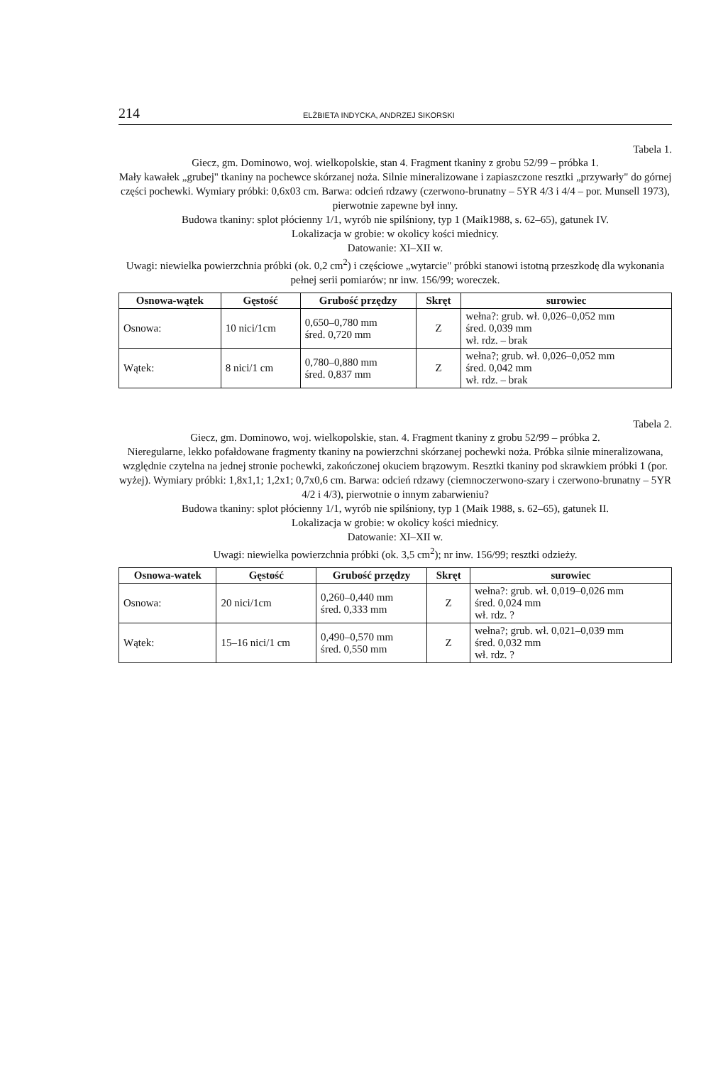214 ELŻBIETA INDYCKA, ANDRZEJ SIKORSKI
Tabela 1.
Giecz, gm. Dominowo, woj. wielkopolskie, stan 4. Fragment tkaniny z grobu 52/99 – próbka 1.
Mały kawałek „grubej" tkaniny na pochewce skórzanej noża. Silnie mineralizowane i zapiaszczone resztki „przywarły" do górnej części pochewki. Wymiary próbki: 0,6x03 cm. Barwa: odcień rdzawy (czerwono-brunatny – 5YR 4/3 i 4/4 – por. Munsell 1973), pierwotnie zapewne był inny.
Budowa tkaniny: splot płócienny 1/1, wyrób nie spilśniony, typ 1 (Maik1988, s. 62–65), gatunek IV.
Lokalizacja w grobie: w okolicy kości miednicy.
Datowanie: XI–XII w.
Uwagi: niewielka powierzchnia próbki (ok. 0,2 cm<sup>2</sup>) i częściowe „wytarcie" próbki stanowi istotną przeszkodę dla wykonania pełnej serii pomiarów; nr inw. 156/99; woreczek.
| Osnowa-wątek | Gęstość | Grubość przędzy | Skręt | surowiec |
| --- | --- | --- | --- | --- |
| Osnowa: | 10 nici/1cm | 0,650–0,780 mm śred. 0,720 mm | Z | wełna?: grub. wł. 0,026–0,052 mm śred. 0,039 mm wł. rdz. – brak |
| Wątek: | 8 nici/1 cm | 0,780–0,880 mm śred. 0,837 mm | Z | wełna?; grub. wł. 0,026–0,052 mm śred. 0,042 mm wł. rdz. – brak |
Tabela 2.
Giecz, gm. Dominowo, woj. wielkopolskie, stan. 4. Fragment tkaniny z grobu 52/99 – próbka 2.
Nieregularne, lekko pofałdowane fragmenty tkaniny na powierzchni skórzanej pochewki noża. Próbka silnie mineralizowana, względnie czytelna na jednej stronie pochewki, zakończonej okuciem brązowym. Resztki tkaniny pod skrawkiem próbki 1 (por. wyżej). Wymiary próbki: 1,8x1,1; 1,2x1; 0,7x0,6 cm. Barwa: odcień rdzawy (ciemnoczerwono-szary i czerwono-brunatny – 5YR 4/2 i 4/3), pierwotnie o innym zabarwieniu?
Budowa tkaniny: splot płócienny 1/1, wyrób nie spilśniony, typ 1 (Maik 1988, s. 62–65), gatunek II.
Lokalizacja w grobie: w okolicy kości miednicy.
Datowanie: XI–XII w.
Uwagi: niewielka powierzchnia próbki (ok. 3,5 cm<sup>2</sup>); nr inw. 156/99; resztki odzieży.
| Osnowa-watek | Gęstość | Grubość przędzy | Skręt | surowiec |
| --- | --- | --- | --- | --- |
| Osnowa: | 20 nici/1cm | 0,260–0,440 mm śred. 0,333 mm | Z | wełna?: grub. wł. 0,019–0,026 mm śred. 0,024 mm wł. rdz. ? |
| Wątek: | 15–16 nici/1 cm | 0,490–0,570 mm śred. 0,550 mm | Z | wełna?; grub. wł. 0,021–0,039 mm śred. 0,032 mm wł. rdz. ? |